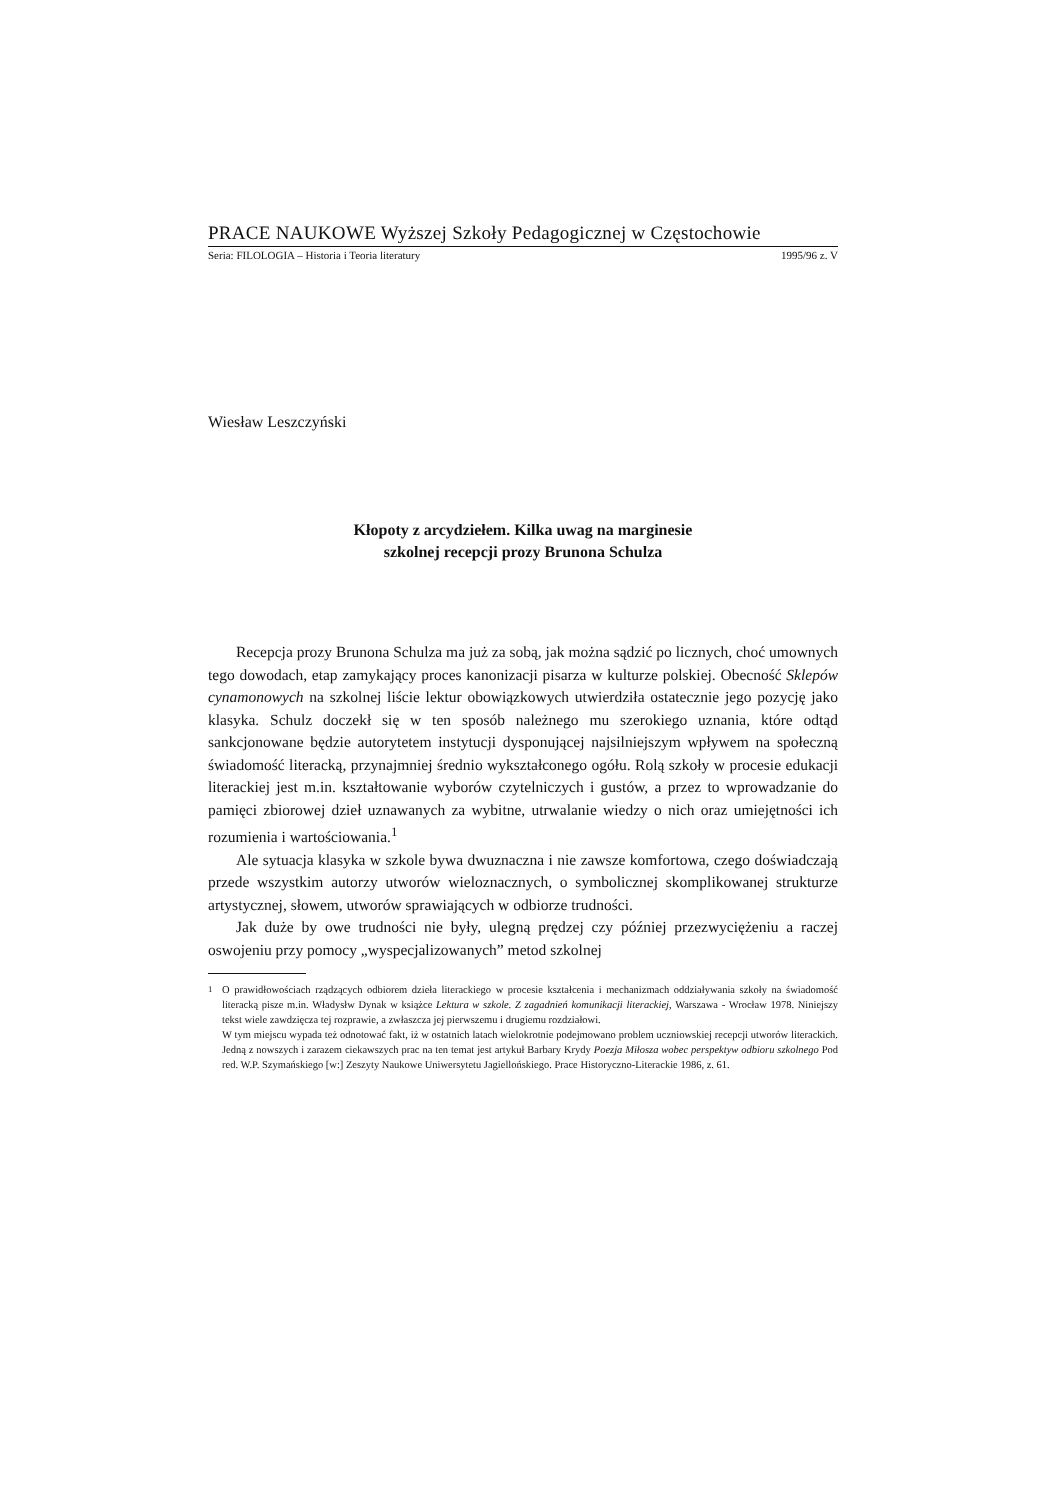PRACE NAUKOWE Wyższej Szkoły Pedagogicznej w Częstochowie
Seria: FILOLOGIA – Historia i Teoria literatury 1995/96 z. V
Wiesław Leszczyński
Kłopoty z arcydziełem. Kilka uwag na marginesie
szkolnej recepcji prozy Brunona Schulza
Recepcja prozy Brunona Schulza ma już za sobą, jak można sądzić po licznych, choć umownych tego dowodach, etap zamykający proces kanonizacji pisarza w kulturze polskiej. Obecność Sklepów cynamonowych na szkolnej liście lektur obowiązkowych utwierdziła ostatecznie jego pozycję jako klasyka. Schulz doczekł się w ten sposób należnego mu szerokiego uznania, które odtąd sankcjonowane będzie autorytetem instytucji dysponującej najsilniejszym wpływem na społeczną świadomość literacką, przynajmniej średnio wykształconego ogółu. Rolą szkoły w procesie edukacji literackiej jest m.in. kształtowanie wyborów czytelniczych i gustów, a przez to wprowadzanie do pamięci zbiorowej dzieł uznawanych za wybitne, utrwalanie wiedzy o nich oraz umiejętności ich rozumienia i wartościowania.<sup>1</sup>
Ale sytuacja klasyka w szkole bywa dwuznaczna i nie zawsze komfortowa, czego doświadczają przede wszystkim autorzy utworów wieloznacznych, o symbolicznej skomplikowanej strukturze artystycznej, słowem, utworów sprawiających w odbiorze trudności.
Jak duże by owe trudności nie były, ulegną prędzej czy później przezwyciężeniu a raczej oswojeniu przy pomocy „wyspecjalizowanych” metod szkolnej
<sup>1</sup> O prawidłowościach rządzących odbiorem dzieła literackiego w procesie kształcenia i mechanizmach oddziaływania szkoły na świadomość literacką pisze m.in. Władysłw Dynak w książce Lektura w szkole. Z zagadnień komunikacji literackiej, Warszawa - Wrocław 1978. Niniejszy tekst wiele zawdzięcza tej rozprawie, a zwłaszcza jej pierwszemu i drugiemu rozdziałowi.
W tym miejscu wypada też odnotować fakt, iż w ostatnich latach wielokrotnie podejmowano problem uczniowskiej recepcji utworów literackich. Jedną z nowszych i zarazem ciekawszych prac na ten temat jest artykuł Barbary Krydy Poezja Miłosza wobec perspektyw odbioru szkolnego Pod red. W.P. Szymańskiego [w:] Zeszyty Naukowe Uniwersytetu Jagiellońskiego. Prace Historyczno-Literackie 1986, z. 61.